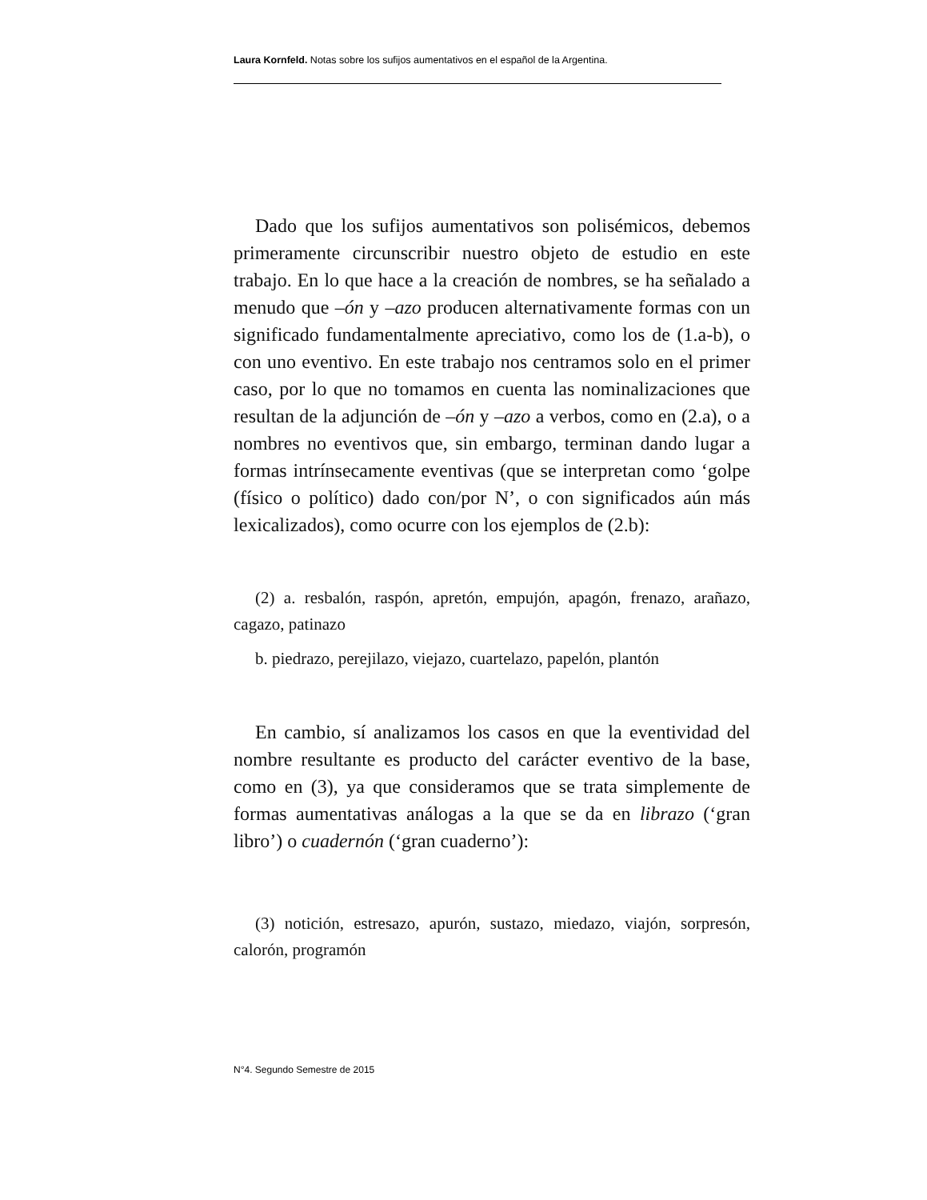Laura Kornfeld. Notas sobre los sufijos aumentativos en el español de la Argentina.
Dado que los sufijos aumentativos son polisémicos, debemos primeramente circunscribir nuestro objeto de estudio en este trabajo. En lo que hace a la creación de nombres, se ha señalado a menudo que –ón y –azo producen alternativamente formas con un significado fundamentalmente apreciativo, como los de (1.a-b), o con uno eventivo. En este trabajo nos centramos solo en el primer caso, por lo que no tomamos en cuenta las nominalizaciones que resultan de la adjunción de –ón y –azo a verbos, como en (2.a), o a nombres no eventivos que, sin embargo, terminan dando lugar a formas intrínsecamente eventivas (que se interpretan como ‘golpe (físico o político) dado con/por N’, o con significados aún más lexicalizados), como ocurre con los ejemplos de (2.b):
(2) a. resbalón, raspón, apretón, empujón, apagón, frenazo, arañazo, cagazo, patinazo
b. piedrazo, perejilazo, viejazo, cuartelazo, papelón, plantón
En cambio, sí analizamos los casos en que la eventividad del nombre resultante es producto del carácter eventivo de la base, como en (3), ya que consideramos que se trata simplemente de formas aumentativas análogas a la que se da en librazo (‘gran libro’) o cuadernón (‘gran cuaderno’):
(3) notición, estresazo, apurón, sustazo, miedazo, viajón, sorpresón, calorón, programón
N°4. Segundo Semestre de 2015